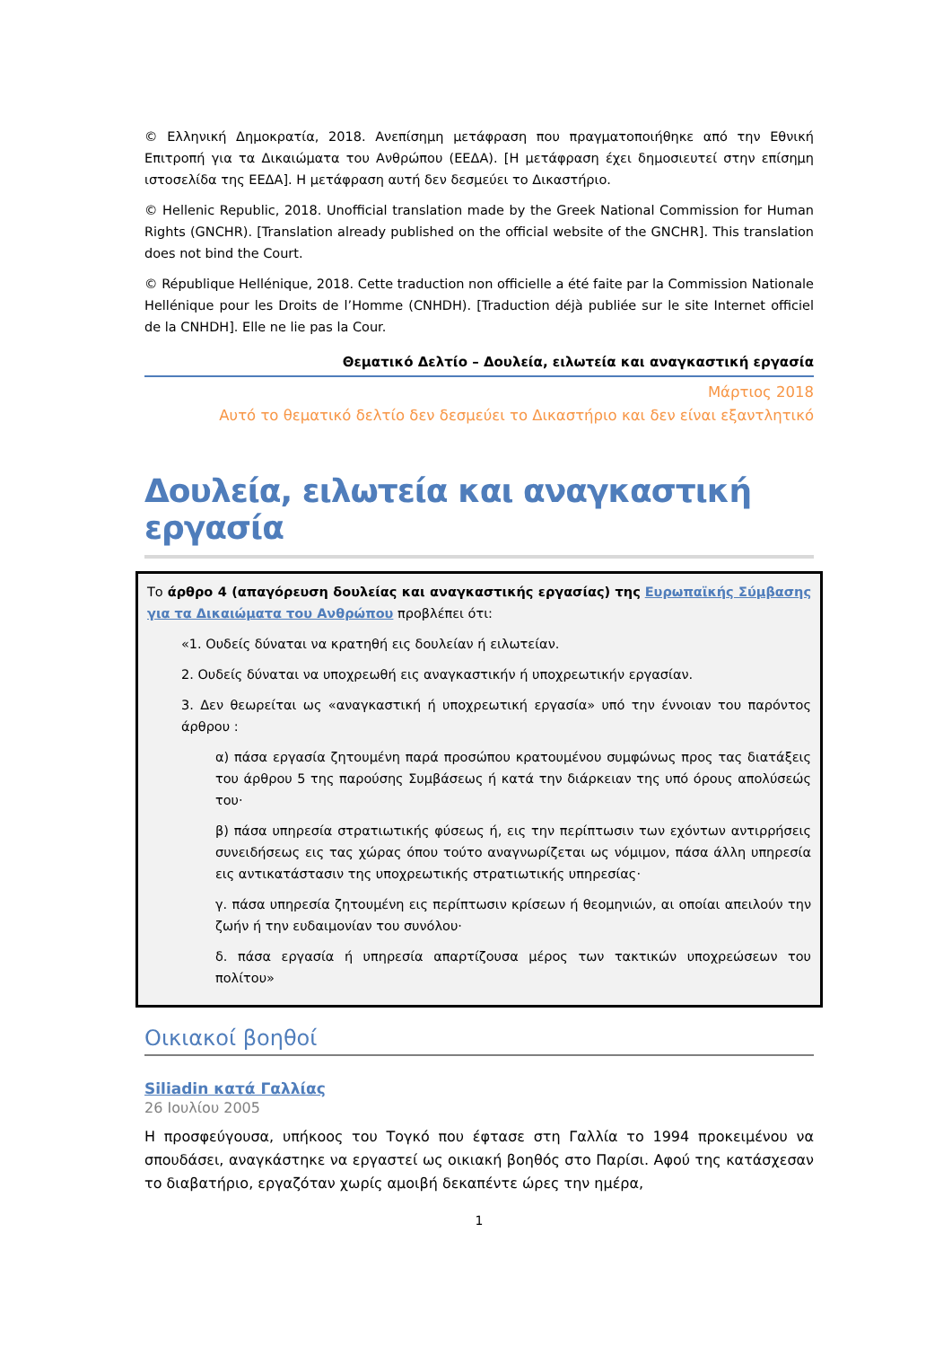© Ελληνική Δημοκρατία, 2018. Ανεπίσημη μετάφραση που πραγματοποιήθηκε από την Εθνική Επιτροπή για τα Δικαιώματα του Ανθρώπου (ΕΕΔΑ). [Η μετάφραση έχει δημοσιευτεί στην επίσημη ιστοσελίδα της ΕΕΔΑ]. Η μετάφραση αυτή δεν δεσμεύει το Δικαστήριο.
© Hellenic Republic, 2018. Unofficial translation made by the Greek National Commission for Human Rights (GNCHR). [Translation already published on the official website of the GNCHR]. This translation does not bind the Court.
© République Hellénique, 2018. Cette traduction non officielle a été faite par la Commission Nationale Hellénique pour les Droits de l’Homme (CNHDH). [Traduction déjà publiée sur le site Internet officiel de la CNHDH]. Elle ne lie pas la Cour.
Θεματικό Δελτίο – Δουλεία, ειλωτεία και αναγκαστική εργασία
Μάρτιος 2018
Αυτό το θεματικό δελτίο δεν δεσμεύει το Δικαστήριο και δεν είναι εξαντλητικό
Δουλεία, ειλωτεία και αναγκαστική εργασία
Το άρθρο 4 (απαγόρευση δουλείας και αναγκαστικής εργασίας) της Ευρωπαϊκής Σύμβασης για τα Δικαιώματα του Ανθρώπου προβλέπει ότι:
«1. Ουδείς δύναται να κρατηθή εις δουλείαν ή ειλωτείαν.
2. Ουδείς δύναται να υποχρεωθή εις αναγκαστικήν ή υποχρεωτικήν εργασίαν.
3. Δεν θεωρείται ως «αναγκαστική ή υποχρεωτική εργασία» υπό την έννοιαν του παρόντος άρθρου :
α) πάσα εργασία ζητουμένη παρά προσώπου κρατουμένου συμφώνως προς τας διατάξεις του άρθρου 5 της παρούσης Συμβάσεως ή κατά την διάρκειαν της υπό όρους απολύσεώς του·
β) πάσα υπηρεσία στρατιωτικής φύσεως ή, εις την περίπτωσιν των εχόντων αντιρρήσεις συνειδήσεως εις τας χώρας όπου τούτο αναγνωρίζεται ως νόμιμον, πάσα άλλη υπηρεσία εις αντικατάστασιν της υποχρεωτικής στρατιωτικής υπηρεσίας·
γ. πάσα υπηρεσία ζητουμένη εις περίπτωσιν κρίσεων ή θεομηνιών, αι οποίαι απειλούν την ζωήν ή την ευδαιμονίαν του συνόλου·
δ. πάσα εργασία ή υπηρεσία απαρτίζουσα μέρος των τακτικών υποχρεώσεων του πολίτου»
Οικιακοί βοηθοί
Siliadin κατά Γαλλίας
26 Ιουλίου 2005
Η προσφεύγουσα, υπήκοος του Τογκό που έφτασε στη Γαλλία το 1994 προκειμένου να σπουδάσει, αναγκάστηκε να εργαστεί ως οικιακή βοηθός στο Παρίσι. Αφού της κατάσχεσαν το διαβατήριο, εργαζόταν χωρίς αμοιβή δεκαπέντε ώρες την ημέρα,
1